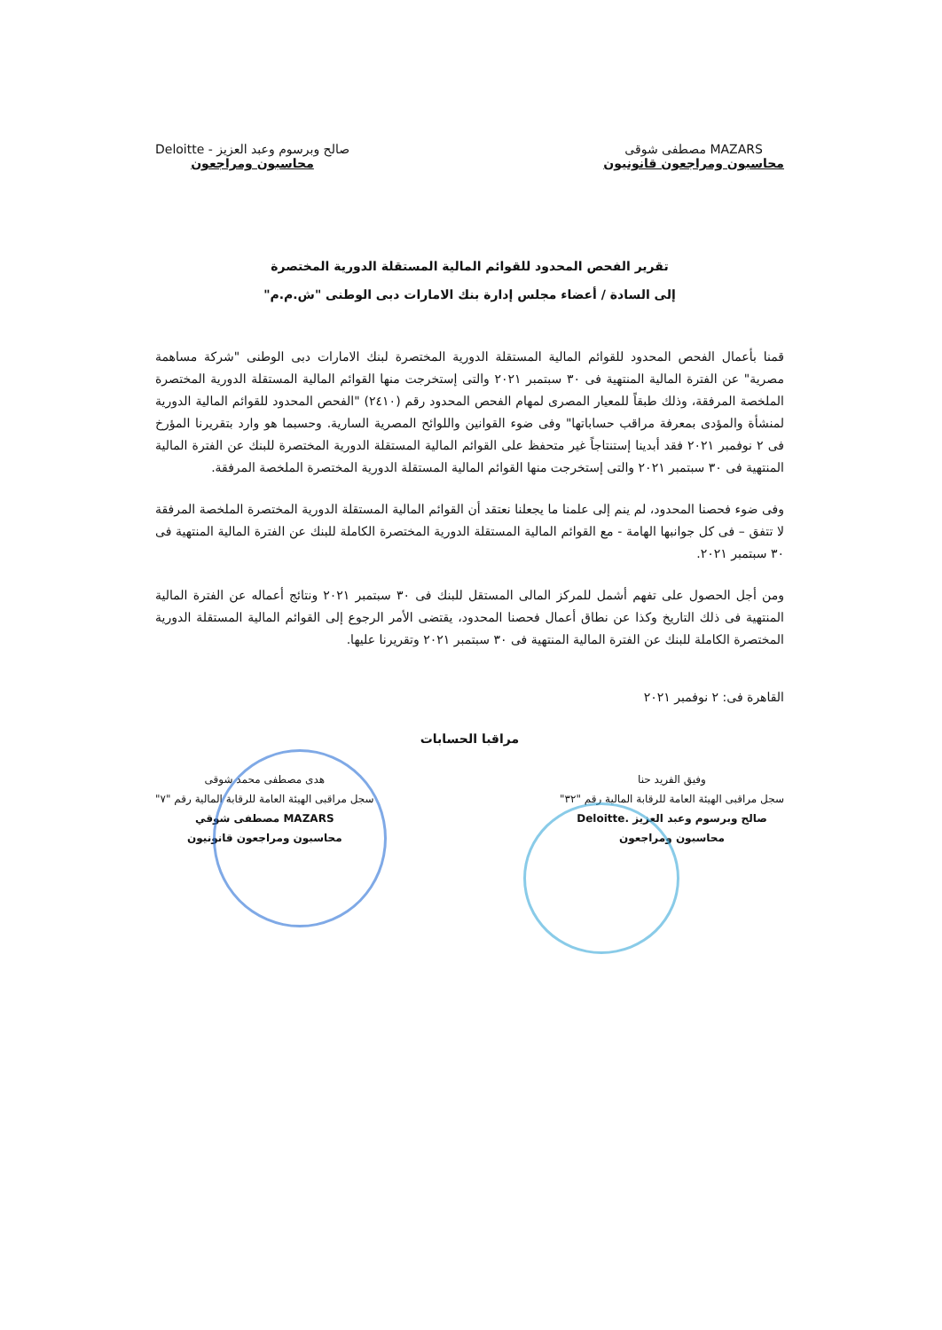MAZARS مصطفى شوقى
محاسبون ومراجعون قانونيون
صالح وبرسوم وعبد العزيز - Deloitte
محاسبون ومراجعون
تقرير الفحص المحدود للقوائم المالية المستقلة الدورية المختصرة
إلى السادة / أعضاء مجلس إدارة بنك الامارات دبى الوطنى "ش.م.م"
قمنا بأعمال الفحص المحدود للقوائم المالية المستقلة الدورية المختصرة لبنك الامارات دبى الوطنى "شركة مساهمة مصرية" عن الفترة المالية المنتهية فى ٣٠ سبتمبر ٢٠٢١ والتى إستخرجت منها القوائم المالية المستقلة الدورية المختصرة الملخصة المرفقة، وذلك طبقاً للمعيار المصرى لمهام الفحص المحدود رقم (٢٤١٠) "الفحص المحدود للقوائم المالية الدورية لمنشأة والمؤدى بمعرفة مراقب حساباتها" وفى ضوء القوانين واللوائح المصرية السارية. وحسبما هو وارد بتقريرنا المؤرخ فى ٢ نوفمبر ٢٠٢١ فقد أبدينا إستنتاجاً غير متحفظ على القوائم المالية المستقلة الدورية المختصرة للبنك عن الفترة المالية المنتهية فى ٣٠ سبتمبر ٢٠٢١ والتى إستخرجت منها القوائم المالية المستقلة الدورية المختصرة الملخصة المرفقة.
وفى ضوء فحصنا المحدود، لم ينم إلى علمنا ما يجعلنا نعتقد أن القوائم المالية المستقلة الدورية المختصرة الملخصة المرفقة لا تتفق – فى كل جوانبها الهامة - مع القوائم المالية المستقلة الدورية المختصرة الكاملة للبنك عن الفترة المالية المنتهية فى ٣٠ سبتمبر ٢٠٢١.
ومن أجل الحصول على تفهم أشمل للمركز المالى المستقل للبنك فى ٣٠ سبتمبر ٢٠٢١ ونتائج أعماله عن الفترة المالية المنتهية فى ذلك التاريخ وكذا عن نطاق أعمال فحصنا المحدود، يقتضى الأمر الرجوع إلى القوائم المالية المستقلة الدورية المختصرة الكاملة للبنك عن الفترة المالية المنتهية فى ٣٠ سبتمبر ٢٠٢١ وتقريرنا عليها.
القاهرة فى: ٢ نوفمبر ٢٠٢١
مراقبا الحسابات
وفيق الفريد حنا
سجل مراقبى الهيئة العامة للرقابة المالية رقم "٣٢"
صالح وبرسوم وعبد العزيز .Deloitte
محاسبون ومراجعون
هدى مصطفى محمد شوقى
سجل مراقبى الهيئة العامة للرقابة المالية رقم "٧"
MAZARS مصطفى شوقي
محاسبون ومراجعون قانونيون